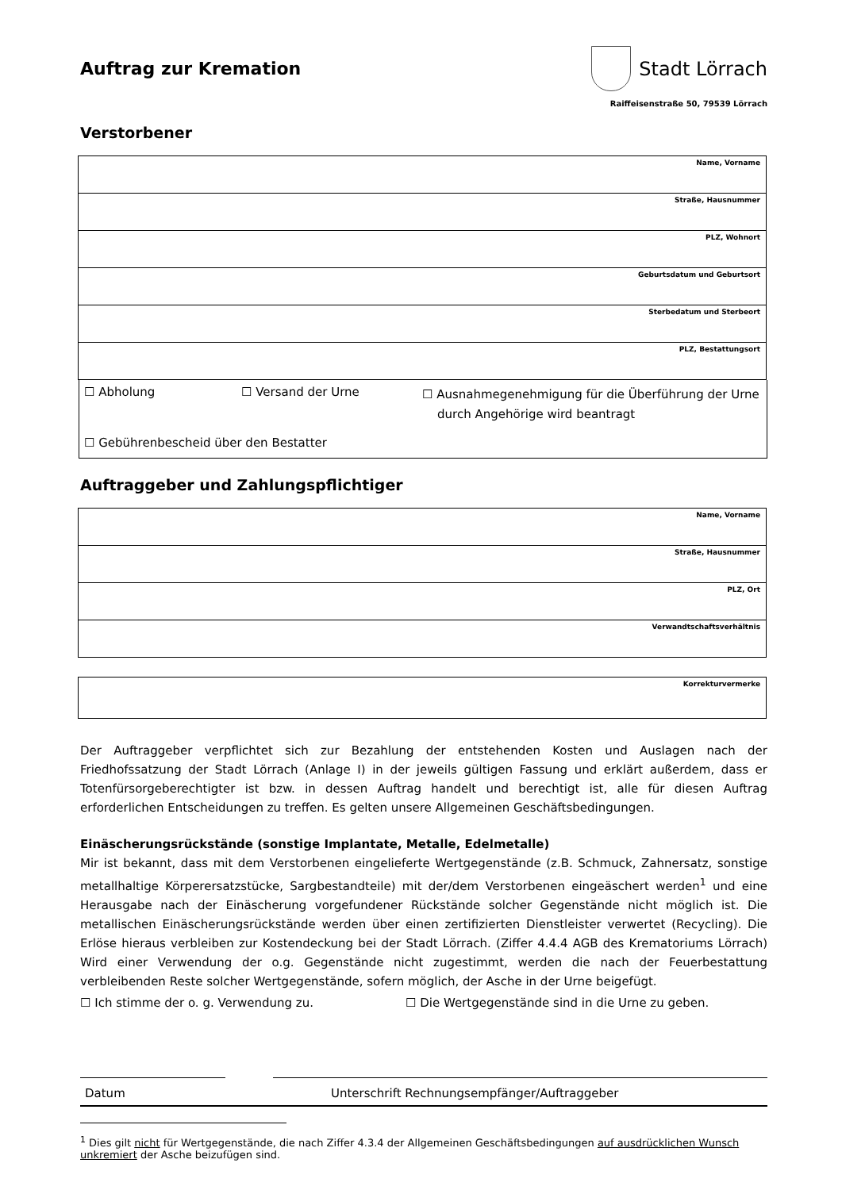Auftrag zur Kremation Stadt Lörrach
Raiffeisenstraße 50, 79539 Lörrach
Verstorbener
| Name, Vorname |
| Straße, Hausnummer |
| PLZ, Wohnort |
| Geburtsdatum und Geburtsort |
| Sterbedatum und Sterbeort |
| PLZ, Bestattungsort |
☐ Abholung ☐ Versand der Urne ☐ Ausnahmegenehmigung für die Überführung der Urne
durch Angehörige wird beantragt
☐ Gebührenbescheid über den Bestatter
Auftraggeber und Zahlungspflichtiger
| Name, Vorname |
| Straße, Hausnummer |
| PLZ, Ort |
| Verwandtschaftsverhältnis |
| Korrekturvermerke |
Der Auftraggeber verpflichtet sich zur Bezahlung der entstehenden Kosten und Auslagen nach der Friedhofssatzung der Stadt Lörrach (Anlage I) in der jeweils gültigen Fassung und erklärt außerdem, dass er Totenfürsorgeberechtigter ist bzw. in dessen Auftrag handelt und berechtigt ist, alle für diesen Auftrag erforderlichen Entscheidungen zu treffen. Es gelten unsere Allgemeinen Geschäftsbedingungen.
Einäscherungsrückstände (sonstige Implantate, Metalle, Edelmetalle)
Mir ist bekannt, dass mit dem Verstorbenen eingelieferte Wertgegenstände (z.B. Schmuck, Zahnersatz, sonstige metallhaltige Körperersatzstücke, Sargbestandteile) mit der/dem Verstorbenen eingeäschert werden<sup>1</sup> und eine Herausgabe nach der Einäscherung vorgefundener Rückstände solcher Gegenstände nicht möglich ist. Die metallischen Einäscherungsrückstände werden über einen zertifizierten Dienstleister verwertet (Recycling). Die Erlöse hieraus verbleiben zur Kostendeckung bei der Stadt Lörrach. (Ziffer 4.4.4 AGB des Krematoriums Lörrach) Wird einer Verwendung der o.g. Gegenstände nicht zugestimmt, werden die nach der Feuerbestattung verbleibenden Reste solcher Wertgegenstände, sofern möglich, der Asche in der Urne beigefügt.
☐ Ich stimme der o. g. Verwendung zu. ☐ Die Wertgegenstände sind in die Urne zu geben.
Datum Unterschrift Rechnungsempfänger/Auftraggeber
<sup>1</sup> Dies gilt nicht für Wertgegenstände, die nach Ziffer 4.3.4 der Allgemeinen Geschäftsbedingungen auf ausdrücklichen Wunsch unkremiert der Asche beizufügen sind.